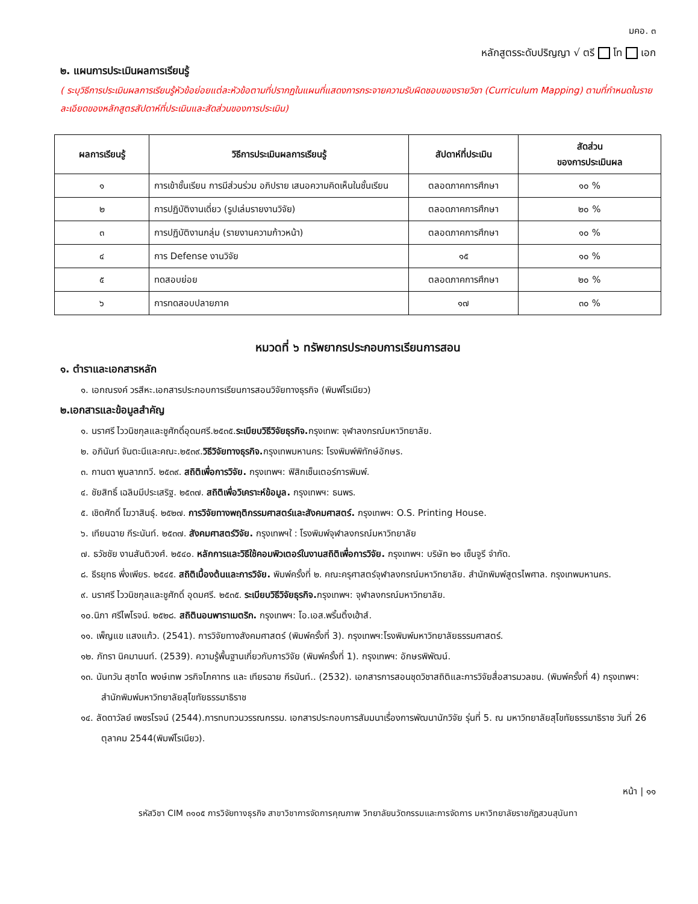มคอ. ๓
หลักสูตรระดับปริญญา √ ตรี โท เอก
๒. แผนการประเมินผลการเรียนรู้
( ระบุวิธีการประเมินผลการเรียนรู้หัวข้อย่อยแต่ละหัวข้อตามที่ปรากฏในแผนที่แสดงการกระจายความรับผิดชอบของรายวิชา (Curriculum Mapping) ตามที่กำหนดในรายละเอียดของหลักสูตรสัปดาห์ที่ประเมินและสัดส่วนของการประเมิน)
| ผลการเรียนรู้ | วิธีการประเมินผลการเรียนรู้ | สัปดาห์ที่ประเมิน | สัดส่วน ของการประเมินผล |
| --- | --- | --- | --- |
| ๑ | การเข้าชั้นเรียน การมีส่วนร่วม อภิปราย เสนอความคิดเห็นในชั้นเรียน | ตลอดภาคการศึกษา | ๑๐ % |
| ๒ | การปฏิบัติงานเดี่ยว (รูปเล่มรายงานวิจัย) | ตลอดภาคการศึกษา | ๒๐ % |
| ๓ | การปฏิบัติงานกลุ่ม (รายงานความก้าวหน้า) | ตลอดภาคการศึกษา | ๑๐ % |
| ๔ | การ Defense งานวิจัย | ๑๕ | ๑๐ % |
| ๕ | ทดสอบย่อย | ตลอดภาคการศึกษา | ๒๐ % |
| ๖ | การทดสอบปลายภาค | ๑๗ | ๓๐ % |
หมวดที่ ๖ ทรัพยากรประกอบการเรียนการสอน
๑. ตำราและเอกสารหลัก
๑. เอกณรงค์ วรสีหะ.เอกสารประกอบการเรียนการสอนวิจัยทางธุรกิจ (พิมพ์โรเนียว)
๒.เอกสารและข้อมูลสำคัญ
๑. นราศรี ไววนิชกุลและชูศักดิ์อุดมศรี.๒๕๓๕.ระเบียบวิธีวิจัยธุรกิจ. กรุงเทพ: จุฬาลงกรณ์มหาวิทยาลัย.
๒. อภินันท์ จันตะนีและคณะ.๒๕๓๙.วิธีวิจัยทางธุรกิจ. กรุงเทพมหานคร: โรงพิมพ์พิทักษ์อักษร.
๓. กานดา พูนลาภทวี. ๒๕๓๙. สถิติเพื่อการวิจัย. กรุงเทพฯ: ฟิสิกเซ็นเตอร์การพิมพ์.
๔. ชัยสิทธิ์ เฉลิมมีประเสริฐ. ๒๕๓๗. สถิติเพื่อวิเคราะห์ข้อมูล. กรุงเทพฯ: ธนพร.
๕. เชิดศักดิ์ โฆวาสินธุ์. ๒๕๒๗. การวิจัยทางพฤติกรรมศาสตร์และสังคมศาสตร์. กรุงเทพฯ: O.S. Printing House.
๖. เทียนฉาย กีระนันท์. ๒๕๓๗. สังคมศาสตร์วิจัย. กรุงเทพฯใ : โรงพิมพ์จุฬาลงกรณ์มหาวิทยาลัย
๗. ธวัชชัย งานสันติวงศ์. ๒๕๔๐. หลักการและวิธีใช้คอมพิวเตอร์ในงานสถิติเพื่อการวิจัย. กรุงเทพฯ: บริษัท ๒๑ เซ็นจูรี จำกัด.
๘. ธีรยุทธ พึ่งเพียร. ๒๕๔๕. สถิติเบื้องต้นและการวิจัย. พิมพ์ครั้งที่ ๒. คณะครุศาสตร์จุฬาลงกรณ์มหาวิทยาลัย. สำนักพิมพ์สูตรไพศาล. กรุงเทพมหานคร.
๙. นราศรี ไววนิชกุลและชูศักดิ์ อุดมศรี. ๒๕๓๕. ระเบียบวิธีวิจัยธุรกิจ. กรุงเทพฯ: จุฬาลงกรณ์มหาวิทยาลัย.
๑๐.นิภา ศรีไพโรจน์. ๒๕๒๘. สถิตินอนพาราเมตริก. กรุงเทพฯ: โอ.เอส.พริ้นติ้งเฮ้าส์.
๑๑. เพ็ญแข แสงแก้ว. (2541). การวิจัยทางสังคมศาสตร์ (พิมพ์ครั้งที่ 3). กรุงเทพฯ:โรงพิมพ์มหาวิทยาลัยธรรมศาสตร์.
๑๒. ภัทรา นิคมานนท์. (2539). ความรู้พื้นฐานเกี่ยวกับการวิจัย (พิมพ์ครั้งที่ 1). กรุงเทพฯ: อักษรพิพัฒน์.
๑๓. นันทวัน สุชาโต พงษ์เทพ วรกิจโภคาทร และ เทียรฉาย กีรนันท์.. (2532). เอกสารการสอนชุดวิชาสถิติและการวิจัยสื่อสารมวลชน. (พิมพ์ครั้งที่ 4) กรุงเทพฯ: สำนักพิมพ์มหาวิทยาลัยสุโขทัยธรรมาธิราช
๑๔. ลัดดาวัลย์ เพชรโรจน์ (2544).การทบทวนวรรณกรรม. เอกสารประกอบการสัมมนาเรื่องการพัฒนานักวิจัย รุ่นที่ 5. ณ มหาวิทยาลัยสุโขทัยธรรมาธิราช วันที่ 26 ตุลาคม 2544(พิมพ์โรเนียว).
หน้า | ๑๑
รหัสวิชา CIM ๓๑๐๕ การวิจัยทางธุรกิจ สาขาวิชาการจัดการคุณภาพ วิทยาลัยนวัตกรรมและการจัดการ มหาวิทยาลัยราชภัฏสวนสุนันทา